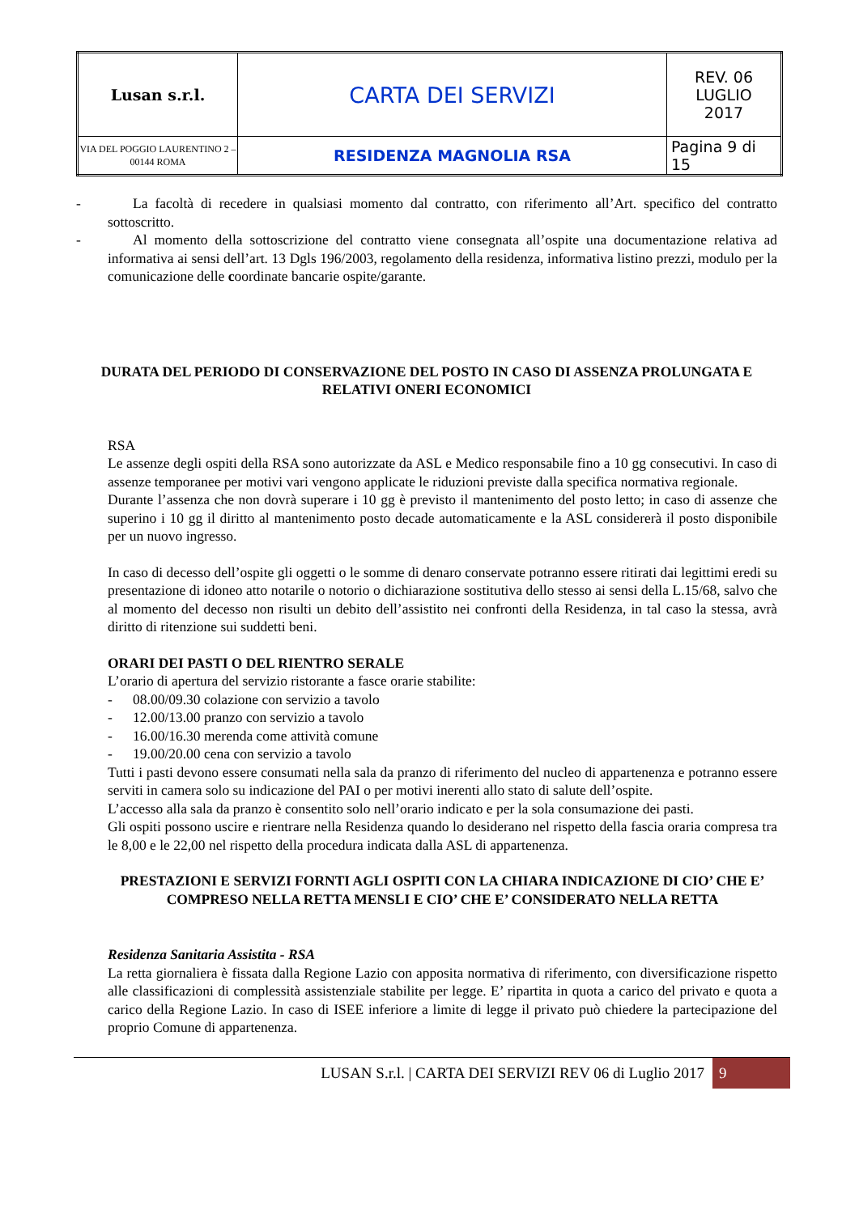| Lusan s.r.l. | CARTA DEI SERVIZI | REV. 06 LUGLIO 2017 |
| VIA DEL POGGIO LAURENTINO 2 – 00144 ROMA | RESIDENZA MAGNOLIA RSA | Pagina 9 di 15 |
- La facoltà di recedere in qualsiasi momento dal contratto, con riferimento all’Art. specifico del contratto sottoscritto.
- Al momento della sottoscrizione del contratto viene consegnata all’ospite una documentazione relativa ad informativa ai sensi dell’art. 13 Dgls 196/2003, regolamento della residenza, informativa listino prezzi, modulo per la comunicazione delle coordinate bancarie ospite/garante.
DURATA DEL PERIODO DI CONSERVAZIONE DEL POSTO IN CASO DI ASSENZA PROLUNGATA E RELATIVI ONERI ECONOMICI
RSA
Le assenze degli ospiti della RSA sono autorizzate da ASL e Medico responsabile fino a 10 gg consecutivi. In caso di assenze temporanee per motivi vari vengono applicate le riduzioni previste dalla specifica normativa regionale.
Durante l’assenza che non dovrà superare i 10 gg è previsto il mantenimento del posto letto; in caso di assenze che superino i 10 gg il diritto al mantenimento posto decade automaticamente e la ASL considererà il posto disponibile per un nuovo ingresso.
In caso di decesso dell’ospite gli oggetti o le somme di denaro conservate potranno essere ritirati dai legittimi eredi su presentazione di idoneo atto notarile o notorio o dichiarazione sostitutiva dello stesso ai sensi della L.15/68, salvo che al momento del decesso non risulti un debito dell’assistito nei confronti della Residenza, in tal caso la stessa, avrà diritto di ritenzione sui suddetti beni.
ORARI DEI PASTI O DEL RIENTRO SERALE
L’orario di apertura del servizio ristorante a fasce orarie stabilite:
- 08.00/09.30 colazione con servizio a tavolo
- 12.00/13.00 pranzo con servizio a tavolo
- 16.00/16.30 merenda come attività comune
- 19.00/20.00 cena con servizio a tavolo
Tutti i pasti devono essere consumati nella sala da pranzo di riferimento del nucleo di appartenenza e potranno essere serviti in camera solo su indicazione del PAI o per motivi inerenti allo stato di salute dell’ospite.
L’accesso alla sala da pranzo è consentito solo nell’orario indicato e per la sola consumazione dei pasti.
Gli ospiti possono uscire e rientrare nella Residenza quando lo desiderano nel rispetto della fascia oraria compresa tra le 8,00 e le 22,00 nel rispetto della procedura indicata dalla ASL di appartenenza.
PRESTAZIONI E SERVIZI FORNTI AGLI OSPITI CON LA CHIARA INDICAZIONE DI CIO’ CHE E’ COMPRESO NELLA RETTA MENSLI E CIO’ CHE E’ CONSIDERATO NELLA RETTA
Residenza Sanitaria Assistita - RSA
La retta giornaliera è fissata dalla Regione Lazio con apposita normativa di riferimento, con diversificazione rispetto alle classificazioni di complessità assistenziale stabilite per legge. E’ ripartita in quota a carico del privato e quota a carico della Regione Lazio. In caso di ISEE inferiore a limite di legge il privato può chiedere la partecipazione del proprio Comune di appartenenza.
LUSAN S.r.l. | CARTA DEI SERVIZI REV 06 di Luglio 2017 9